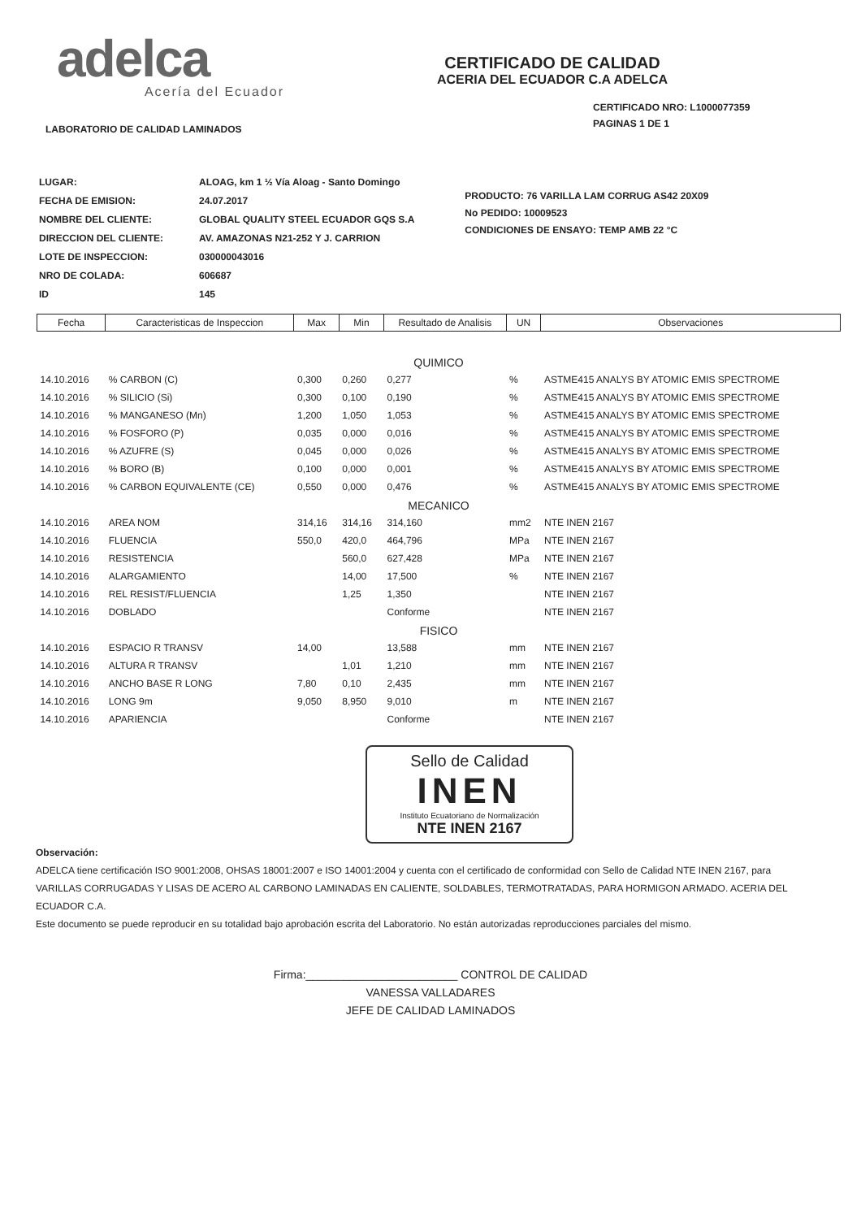adelca
Acería del Ecuador
CERTIFICADO DE CALIDAD
ACERIA DEL ECUADOR C.A ADELCA
CERTIFICADO NRO: L1000077359
PAGINAS 1 DE 1
LABORATORIO DE CALIDAD LAMINADOS
| LUGAR: | ALOAG, km 1 ½ Vía Aloag - Santo Domingo |
| FECHA DE EMISION: | 24.07.2017 |
| NOMBRE DEL CLIENTE: | GLOBAL QUALITY STEEL ECUADOR GQS S.A |
| DIRECCION DEL CLIENTE: | AV. AMAZONAS N21-252 Y J. CARRION |
| LOTE DE INSPECCION: | 030000043016 |
| NRO DE COLADA: | 606687 |
| ID | 145 |
PRODUCTO: 76 VARILLA LAM CORRUG AS42 20X09
No PEDIDO: 10009523
CONDICIONES DE ENSAYO: TEMP AMB 22 °C
| Fecha | Caracteristicas de Inspeccion | Max | Min | Resultado de Analisis | UN | Observaciones |
| --- | --- | --- | --- | --- | --- | --- |
| QUIMICO | | | | | | |
| 14.10.2016 | % CARBON (C) | 0,300 | 0,260 | 0,277 | % | ASTME415 ANALYS BY ATOMIC EMIS SPECTROME |
| 14.10.2016 | % SILICIO (Si) | 0,300 | 0,100 | 0,190 | % | ASTME415 ANALYS BY ATOMIC EMIS SPECTROME |
| 14.10.2016 | % MANGANESO (Mn) | 1,200 | 1,050 | 1,053 | % | ASTME415 ANALYS BY ATOMIC EMIS SPECTROME |
| 14.10.2016 | % FOSFORO (P) | 0,035 | 0,000 | 0,016 | % | ASTME415 ANALYS BY ATOMIC EMIS SPECTROME |
| 14.10.2016 | % AZUFRE (S) | 0,045 | 0,000 | 0,026 | % | ASTME415 ANALYS BY ATOMIC EMIS SPECTROME |
| 14.10.2016 | % BORO (B) | 0,100 | 0,000 | 0,001 | % | ASTME415 ANALYS BY ATOMIC EMIS SPECTROME |
| 14.10.2016 | % CARBON EQUIVALENTE (CE) | 0,550 | 0,000 | 0,476 | % | ASTME415 ANALYS BY ATOMIC EMIS SPECTROME |
| MECANICO | | | | | | |
| 14.10.2016 | AREA NOM | 314,16 | 314,16 | 314,160 | mm2 | NTE INEN 2167 |
| 14.10.2016 | FLUENCIA | 550,0 | 420,0 | 464,796 | MPa | NTE INEN 2167 |
| 14.10.2016 | RESISTENCIA | | 560,0 | 627,428 | MPa | NTE INEN 2167 |
| 14.10.2016 | ALARGAMIENTO | | 14,00 | 17,500 | % | NTE INEN 2167 |
| 14.10.2016 | REL RESIST/FLUENCIA | | 1,25 | 1,350 | | NTE INEN 2167 |
| 14.10.2016 | DOBLADO | | | Conforme | | NTE INEN 2167 |
| FISICO | | | | | | |
| 14.10.2016 | ESPACIO R TRANSV | 14,00 | | 13,588 | mm | NTE INEN 2167 |
| 14.10.2016 | ALTURA R TRANSV | | 1,01 | 1,210 | mm | NTE INEN 2167 |
| 14.10.2016 | ANCHO BASE R LONG | 7,80 | 0,10 | 2,435 | mm | NTE INEN 2167 |
| 14.10.2016 | LONG 9m | 9,050 | 8,950 | 9,010 | m | NTE INEN 2167 |
| 14.10.2016 | APARIENCIA | | | Conforme | | NTE INEN 2167 |
Sello de Calidad
INEN
Instituto Ecuatoriano de Normalización
NTE INEN 2167
Observación:
ADELCA tiene certificación ISO 9001:2008, OHSAS 18001:2007 e ISO 14001:2004 y cuenta con el certificado de conformidad con Sello de Calidad NTE INEN 2167, para VARILLAS CORRUGADAS Y LISAS DE ACERO AL CARBONO LAMINADAS EN CALIENTE, SOLDABLES, TERMOTRATADAS, PARA HORMIGON ARMADO. ACERIA DEL ECUADOR C.A.
Este documento se puede reproducir en su totalidad bajo aprobación escrita del Laboratorio. No están autorizadas reproducciones parciales del mismo.
Firma:________________________ CONTROL DE CALIDAD
VANESSA VALLADARES
JEFE DE CALIDAD LAMINADOS